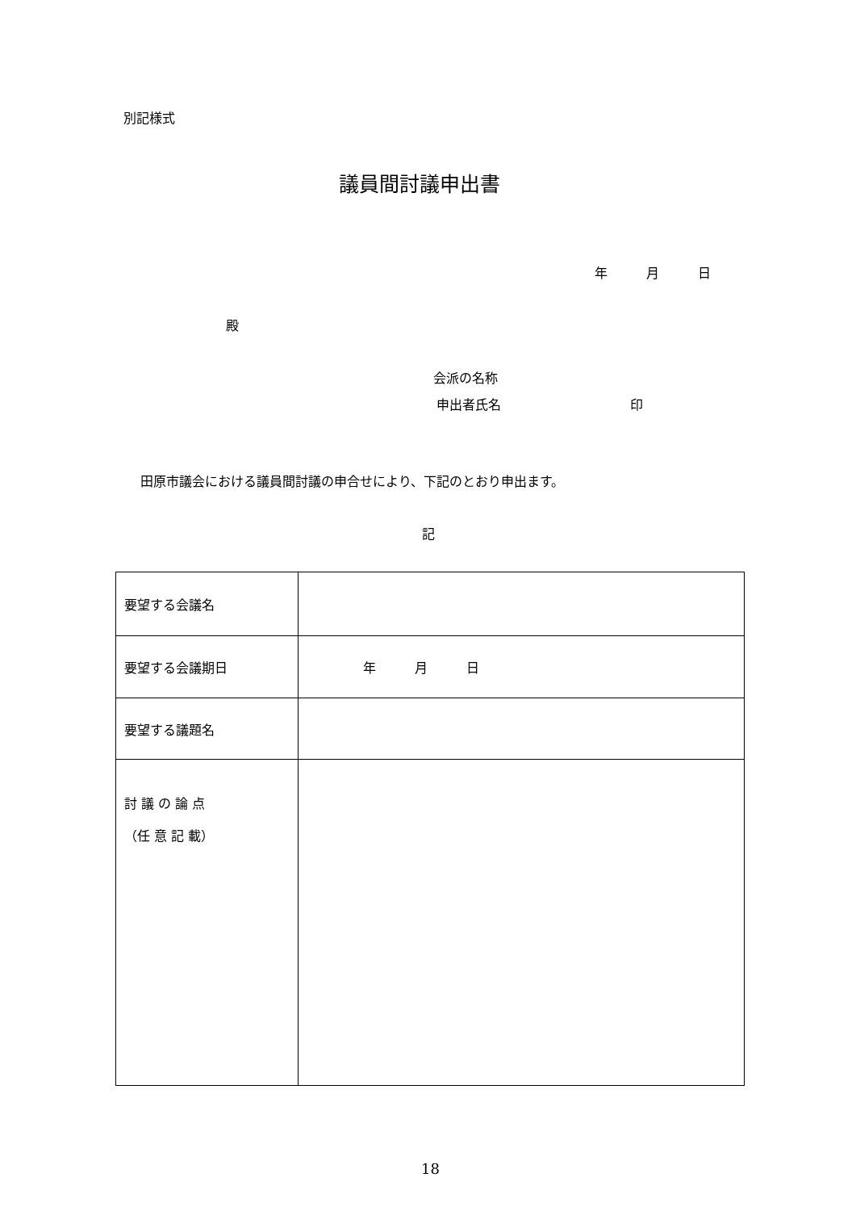別記様式
議員間討議申出書
年　　　月　　　日
殿
会派の名称
申出者氏名　　　　　　　　　　印
田原市議会における議員間討議の申合せにより、下記のとおり申出ます。
記
| 要望する会議名 | |
| 要望する会議期日 | 年 月 日 |
| 要望する議題名 | |
| 討 議 の 論 点 （任 意 記 載） | |
18